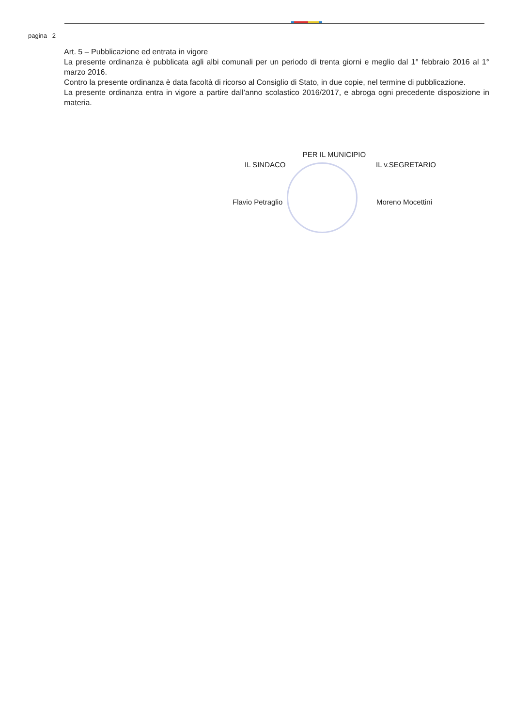pagina 2
Art. 5 – Pubblicazione ed entrata in vigore
La presente ordinanza è pubblicata agli albi comunali per un periodo di trenta giorni e meglio dal 1° febbraio 2016 al 1° marzo 2016.
Contro la presente ordinanza è data facoltà di ricorso al Consiglio di Stato, in due copie, nel termine di pubblicazione.
La presente ordinanza entra in vigore a partire dall’anno scolastico 2016/2017, e abroga ogni precedente disposizione in materia.
PER IL MUNICIPIO
IL SINDACO IL v.SEGRETARIO
Flavio Petraglio Moreno Mocettini